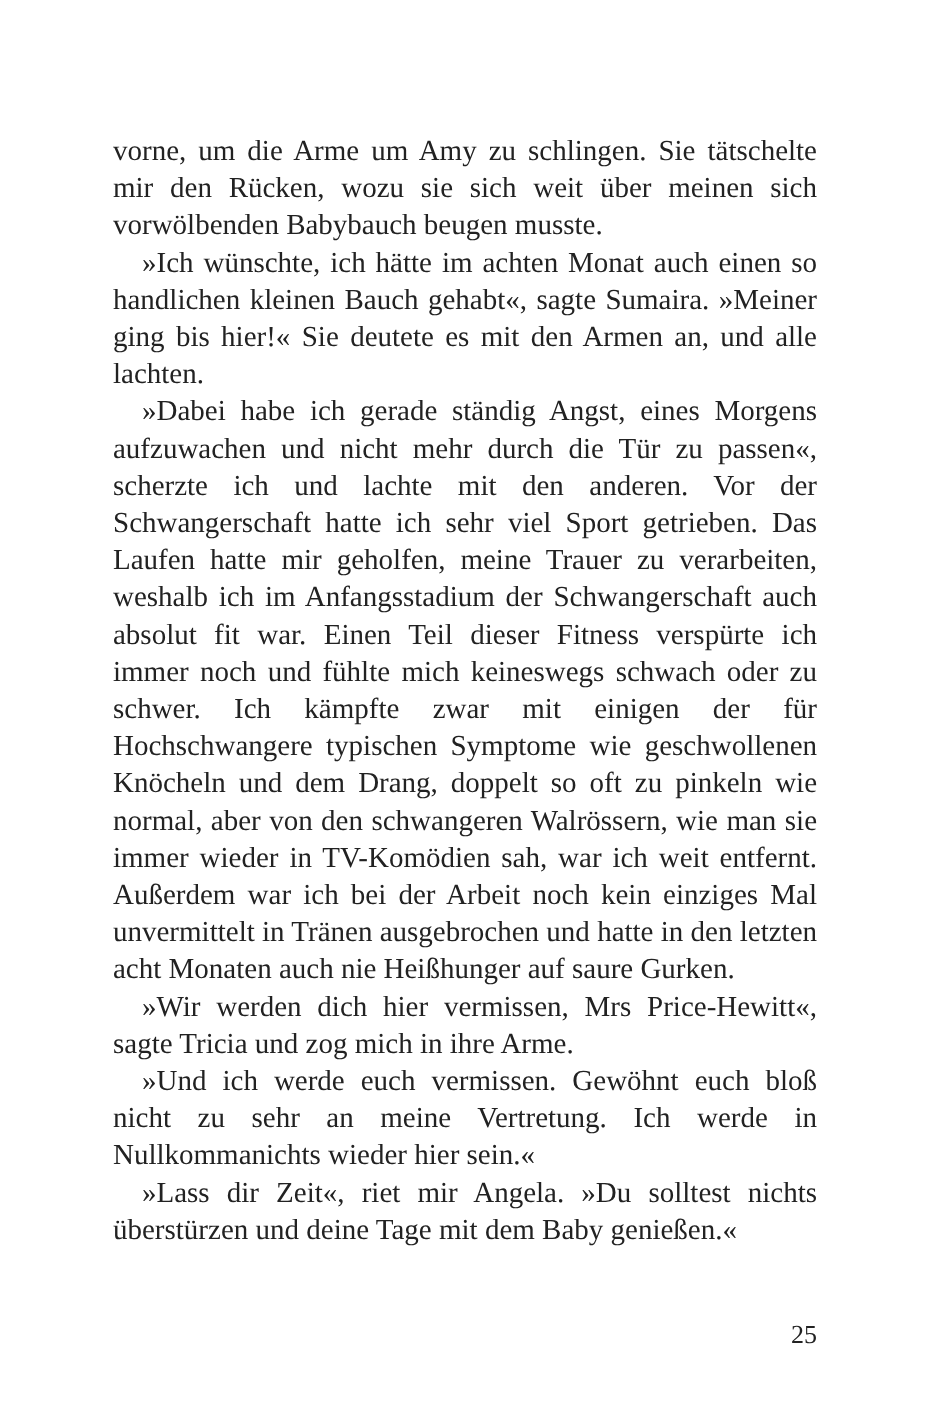vorne, um die Arme um Amy zu schlingen. Sie tätschelte mir den Rücken, wozu sie sich weit über meinen sich vorwölbenden Babybauch beugen musste.
»Ich wünschte, ich hätte im achten Monat auch einen so handlichen kleinen Bauch gehabt«, sagte Sumaira. »Meiner ging bis hier!« Sie deutete es mit den Armen an, und alle lachten.
»Dabei habe ich gerade ständig Angst, eines Morgens aufzuwachen und nicht mehr durch die Tür zu passen«, scherzte ich und lachte mit den anderen. Vor der Schwangerschaft hatte ich sehr viel Sport getrieben. Das Laufen hatte mir geholfen, meine Trauer zu verarbeiten, weshalb ich im Anfangsstadium der Schwangerschaft auch absolut fit war. Einen Teil dieser Fitness verspürte ich immer noch und fühlte mich keineswegs schwach oder zu schwer. Ich kämpfte zwar mit einigen der für Hochschwangere typischen Symptome wie geschwollenen Knöcheln und dem Drang, doppelt so oft zu pinkeln wie normal, aber von den schwangeren Walrössern, wie man sie immer wieder in TV-Komödien sah, war ich weit entfernt. Außerdem war ich bei der Arbeit noch kein einziges Mal unvermittelt in Tränen ausgebrochen und hatte in den letzten acht Monaten auch nie Heißhunger auf saure Gurken.
»Wir werden dich hier vermissen, Mrs Price-Hewitt«, sagte Tricia und zog mich in ihre Arme.
»Und ich werde euch vermissen. Gewöhnt euch bloß nicht zu sehr an meine Vertretung. Ich werde in Nullkommanichts wieder hier sein.«
»Lass dir Zeit«, riet mir Angela. »Du solltest nichts überstürzen und deine Tage mit dem Baby genießen.«
25